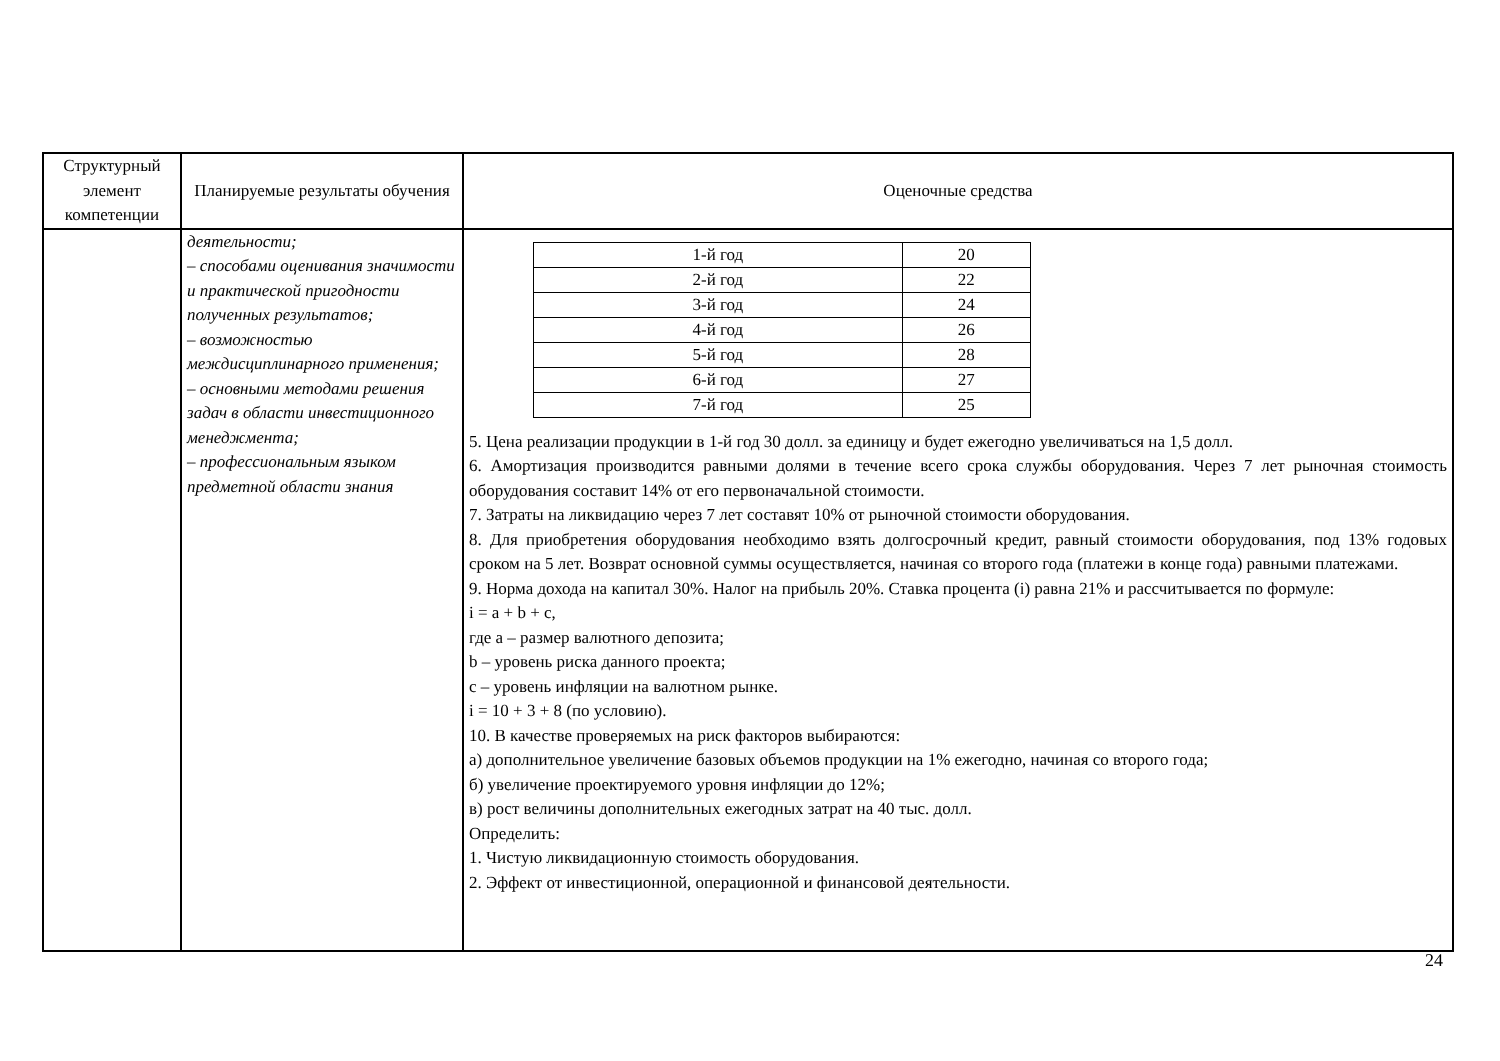| Структурный элемент компетенции | Планируемые результаты обучения | Оценочные средства |
| | деятельности; – способами оценивания значимости и практической пригодности полученных результатов; – возможностью междисциплинарного применения; – основными методами решения задач в области инвестиционного менеджмента; – профессиональным языком предметной области знания | / 1-й год / 20 / / 2-й год / 22 / / 3-й год / 24 / / 4-й год / 26 / / 5-й год / 28 / / 6-й год / 27 / / 7-й год / 25 / 5. Цена реализации продукции в 1-й год 30 долл. за единицу и будет ежегодно увеличиваться на 1,5 долл. 6. Амортизация производится равными долями в течение всего срока службы оборудования. Через 7 лет рыночная стоимость оборудования составит 14% от его первоначальной стоимости. 7. Затраты на ликвидацию через 7 лет составят 10% от рыночной стоимости оборудования. 8. Для приобретения оборудования необходимо взять долгосрочный кредит, равный стоимости оборудования, под 13% годовых сроком на 5 лет. Возврат основной суммы осуществляется, начиная со второго года (платежи в конце года) равными платежами. 9. Норма дохода на капитал 30%. Налог на прибыль 20%. Ставка процента (i) равна 21% и рассчитывается по формуле: i = a + b + c, где a – размер валютного депозита; b – уровень риска данного проекта; c – уровень инфляции на валютном рынке. i = 10 + 3 + 8 (по условию). 10. В качестве проверяемых на риск факторов выбираются: а) дополнительное увеличение базовых объемов продукции на 1% ежегодно, начиная со второго года; б) увеличение проектируемого уровня инфляции до 12%; в) рост величины дополнительных ежегодных затрат на 40 тыс. долл. Определить: 1. Чистую ликвидационную стоимость оборудования. 2. Эффект от инвестиционной, операционной и финансовой деятельности. |
24